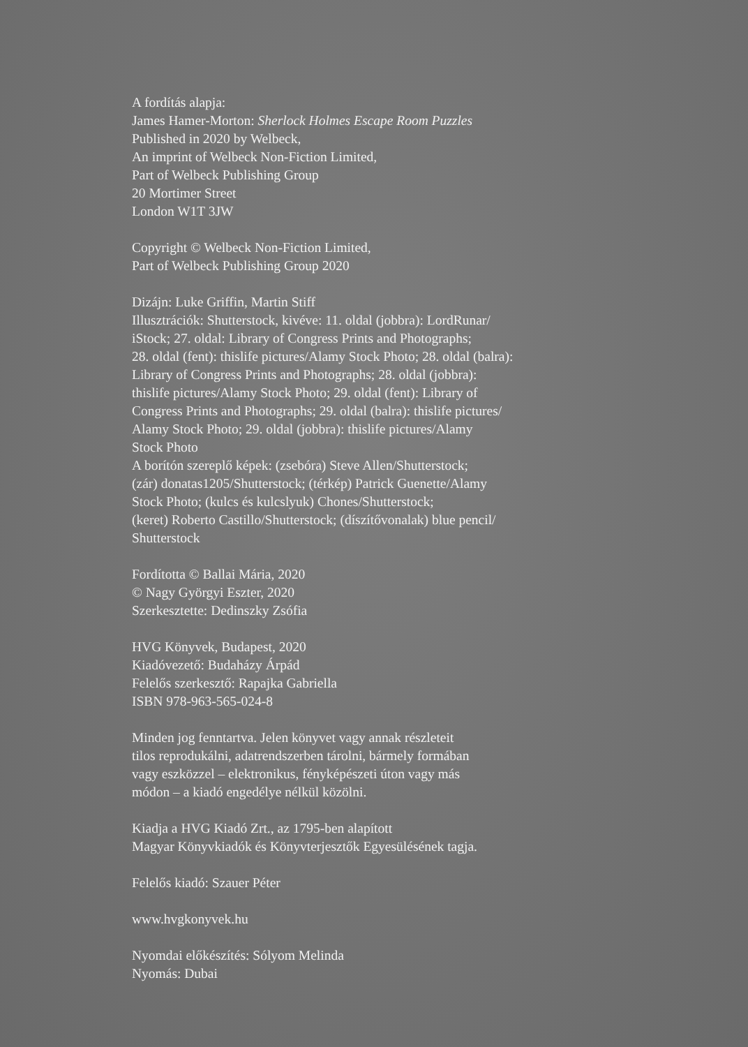A fordítás alapja:
James Hamer-Morton: Sherlock Holmes Escape Room Puzzles
Published in 2020 by Welbeck,
An imprint of Welbeck Non-Fiction Limited,
Part of Welbeck Publishing Group
20 Mortimer Street
London W1T 3JW
Copyright © Welbeck Non-Fiction Limited,
Part of Welbeck Publishing Group 2020
Dizájn: Luke Griffin, Martin Stiff
Illusztrációk: Shutterstock, kivéve: 11. oldal (jobbra): LordRunar/
iStock; 27. oldal: Library of Congress Prints and Photographs;
28. oldal (fent): thislife pictures/Alamy Stock Photo; 28. oldal (balra):
Library of Congress Prints and Photographs; 28. oldal (jobbra):
thislife pictures/Alamy Stock Photo; 29. oldal (fent): Library of
Congress Prints and Photographs; 29. oldal (balra): thislife pictures/
Alamy Stock Photo; 29. oldal (jobbra): thislife pictures/Alamy
Stock Photo
A borítón szereplő képek: (zsebóra) Steve Allen/Shutterstock;
(zár) donatas1205/Shutterstock; (térkép) Patrick Guenette/Alamy
Stock Photo; (kulcs és kulcslyuk) Chones/Shutterstock;
(keret) Roberto Castillo/Shutterstock; (díszítővonalak) blue pencil/
Shutterstock
Fordította © Ballai Mária, 2020
© Nagy Györgyi Eszter, 2020
Szerkesztette: Dedinszky Zsófia
HVG Könyvek, Budapest, 2020
Kiadóvezető: Budaházy Árpád
Felelős szerkesztő: Rapajka Gabriella
ISBN 978-963-565-024-8
Minden jog fenntartva. Jelen könyvet vagy annak részleteit
tilos reprodukálni, adatrendszerben tárolni, bármely formában
vagy eszközzel – elektronikus, fényképészeti úton vagy más
módon – a kiadó engedélye nélkül közölni.
Kiadja a HVG Kiadó Zrt., az 1795-ben alapított
Magyar Könyvkiadók és Könyvterjesztők Egyesülésének tagja.
Felelős kiadó: Szauer Péter
www.hvgkonyvek.hu
Nyomdai előkészítés: Sólyom Melinda
Nyomás: Dubai